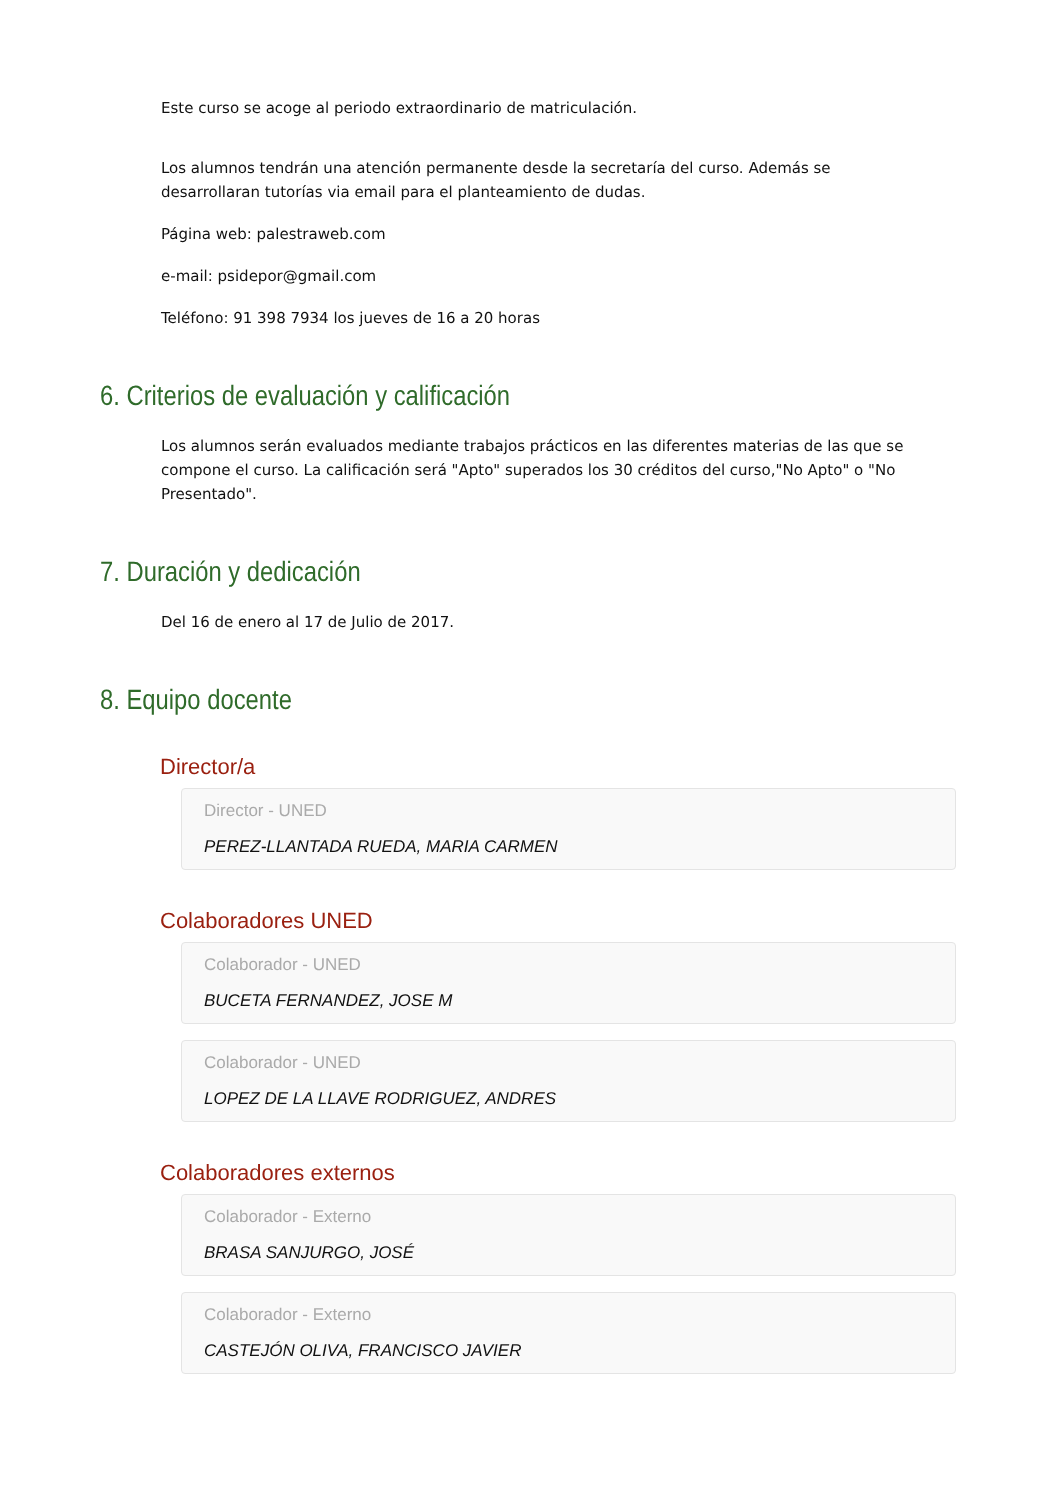Este curso se acoge al periodo extraordinario de matriculación.
Los alumnos tendrán una atención permanente desde la secretaría del curso. Además se desarrollaran tutorías via email para el planteamiento de dudas.
Página web: palestraweb.com
e-mail: psidepor@gmail.com
Teléfono: 91 398 7934 los jueves de 16 a 20 horas
6. Criterios de evaluación y calificación
Los alumnos serán evaluados mediante trabajos prácticos en las diferentes materias de las que se compone el curso. La calificación será "Apto" superados los 30 créditos del curso,"No Apto" o "No Presentado".
7. Duración y dedicación
Del 16 de enero al 17 de Julio de 2017.
8. Equipo docente
Director/a
Director - UNED
PEREZ-LLANTADA RUEDA, MARIA CARMEN
Colaboradores UNED
Colaborador - UNED
BUCETA FERNANDEZ, JOSE M
Colaborador - UNED
LOPEZ DE LA LLAVE RODRIGUEZ, ANDRES
Colaboradores externos
Colaborador - Externo
BRASA SANJURGO, JOSÉ
Colaborador - Externo
CASTEJÓN OLIVA, FRANCISCO JAVIER